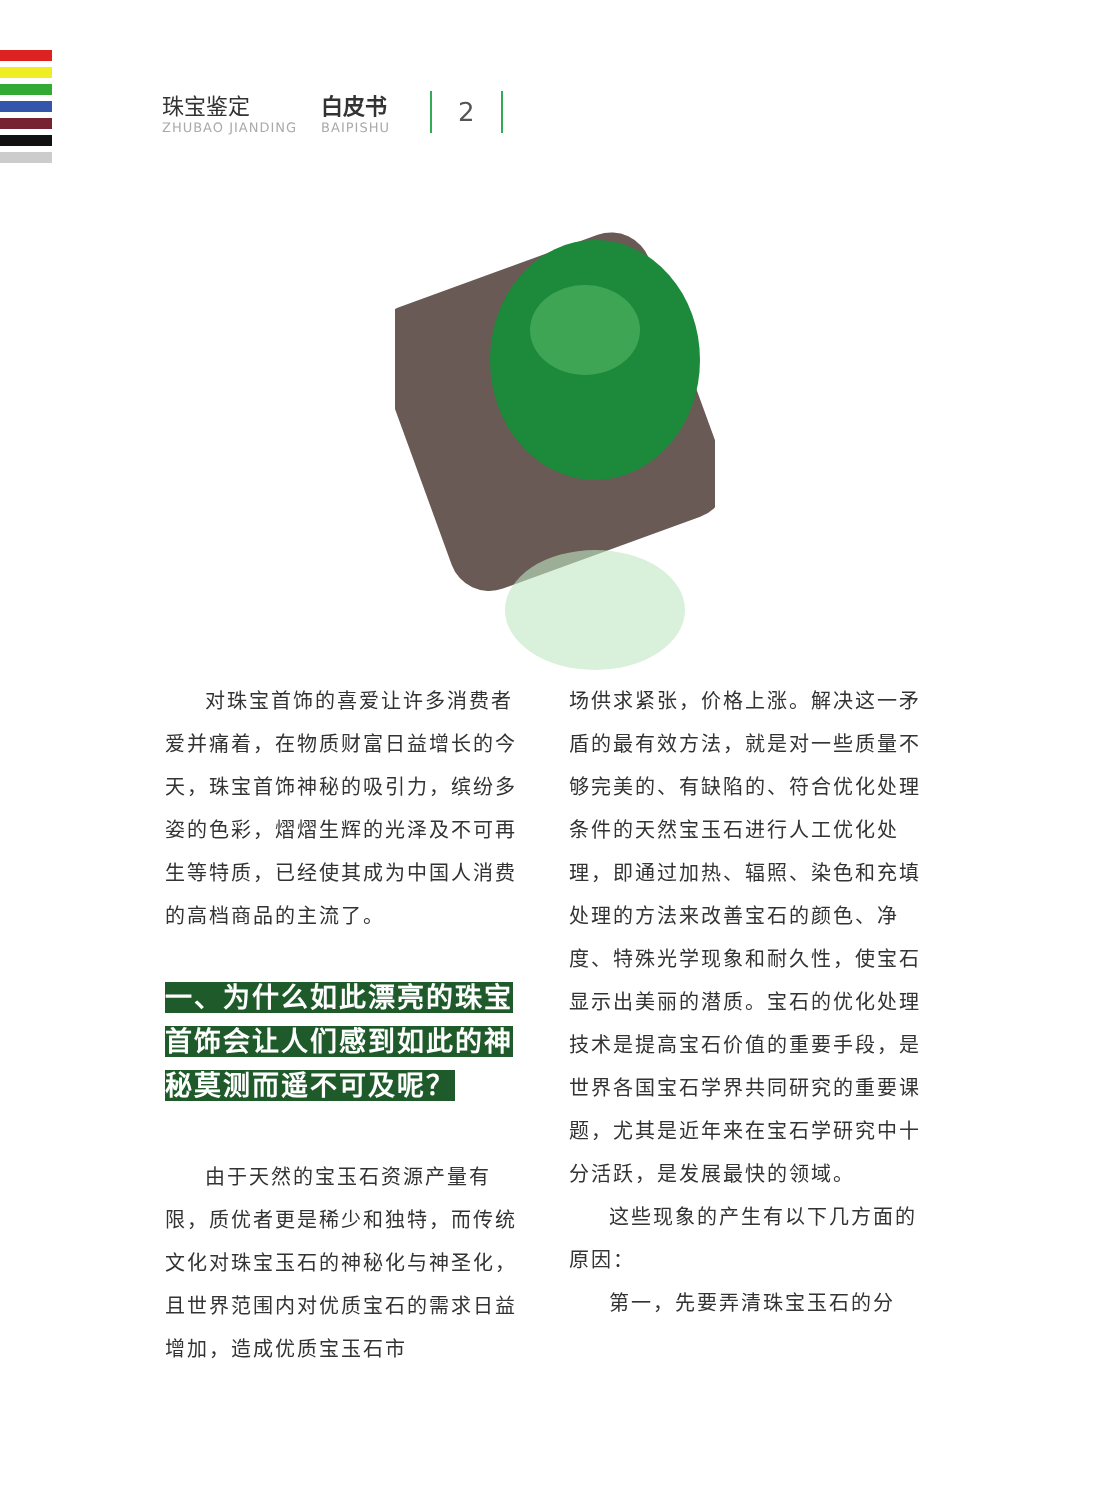珠宝鉴定
ZHUBAO JIANDING
白皮书
BAIPISHU
2
对珠宝首饰的喜爱让许多消费者爱并痛着，在物质财富日益增长的今天，珠宝首饰神秘的吸引力，缤纷多姿的色彩，熠熠生辉的光泽及不可再生等特质，已经使其成为中国人消费的高档商品的主流了。
一、为什么如此漂亮的珠宝首饰会让人们感到如此的神秘莫测而遥不可及呢？
由于天然的宝玉石资源产量有限，质优者更是稀少和独特，而传统文化对珠宝玉石的神秘化与神圣化，且世界范围内对优质宝石的需求日益增加，造成优质宝玉石市
场供求紧张，价格上涨。解决这一矛盾的最有效方法，就是对一些质量不够完美的、有缺陷的、符合优化处理条件的天然宝玉石进行人工优化处理，即通过加热、辐照、染色和充填处理的方法来改善宝石的颜色、净度、特殊光学现象和耐久性，使宝石显示出美丽的潜质。宝石的优化处理技术是提高宝石价值的重要手段，是世界各国宝石学界共同研究的重要课题，尤其是近年来在宝石学研究中十分活跃，是发展最快的领域。
这些现象的产生有以下几方面的原因：
第一，先要弄清珠宝玉石的分